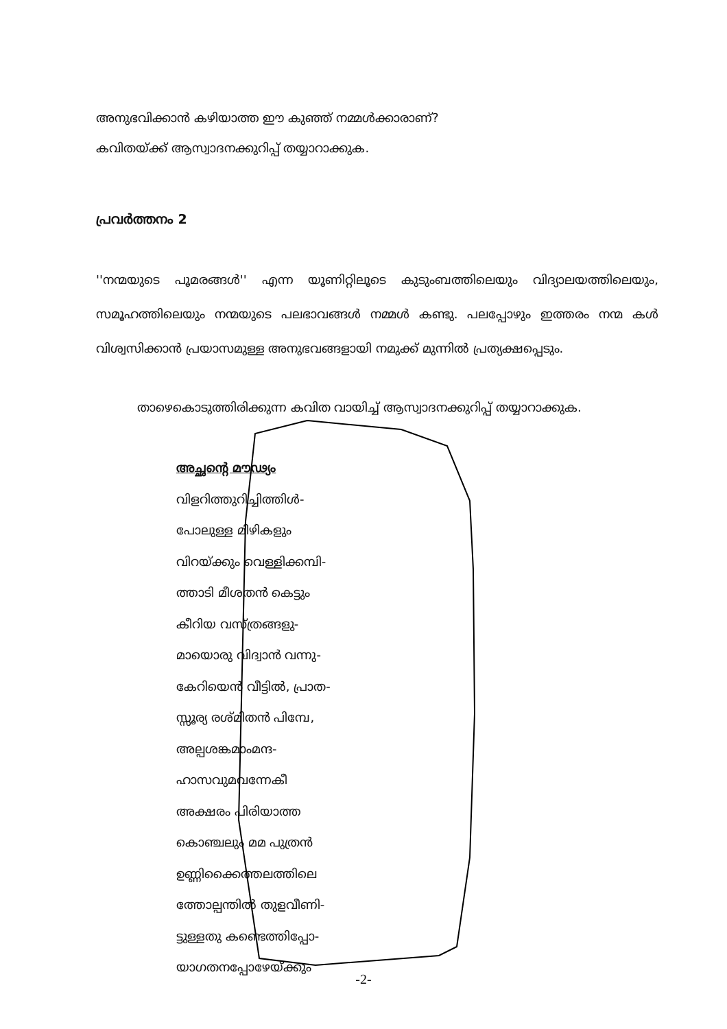അനുഭവിക്കാൻ കഴിയാത്ത ഈ കുഞ്ഞ് നമ്മൾക്കാരാണ്?
കവിതയ്ക്ക് ആസ്വാദനക്കുറിപ്പ് തയ്യാറാക്കുക.
പ്രവർത്തനം 2
''നന്മയുടെ പൂമരങ്ങൾ'' എന്ന യൂണിറ്റിലൂടെ കുടുംബത്തിലെയും വിദ്യാലയത്തിലെയും, സമൂഹത്തിലെയും നന്മയുടെ പലഭാവങ്ങൾ നമ്മൾ കണ്ടു. പലപ്പോഴും ഇത്തരം നന്മ കൾ വിശ്വസിക്കാൻ പ്രയാസമുള്ള അനുഭവങ്ങളായി നമുക്ക് മുന്നിൽ പ്രത്യക്ഷപ്പെടും.
താഴെകൊടുത്തിരിക്കുന്ന കവിത വായിച്ച് ആസ്വാദനക്കുറിപ്പ് തയ്യാറാക്കുക.
അച്ഛന്റെ മൗഢ്യം
വിളറിത്തുറിച്ചിത്തിൾ-
പോലുള്ള മിഴികളും
വിറയ്ക്കും വെള്ളിക്കമ്പി-
ത്താടി മീശതൻ കെട്ടും
കീറിയ വസ്ത്രങ്ങളു-
മായൊരു വിദ്വാൻ വന്നു-
കേറിയെൻ വീട്ടിൽ, പ്രാത-
സ്സൂര്യ രശ്മിതൻ പിമ്പേ,
അല്പശങ്കമാംമന്ദ-
ഹാസവുമവന്നേകീ
അക്ഷരം പിരിയാത്ത
കൊഞ്ചലും മമ പുത്രൻ
ഉണ്ണിക്കൈത്തലത്തിലെ
ത്തോല്പന്തിൽ തുളവീണി-
ട്ടുള്ളതു കണ്ടെത്തിപ്പോ-
യാഗതനപ്പോഴേയ്ക്കും
-2-